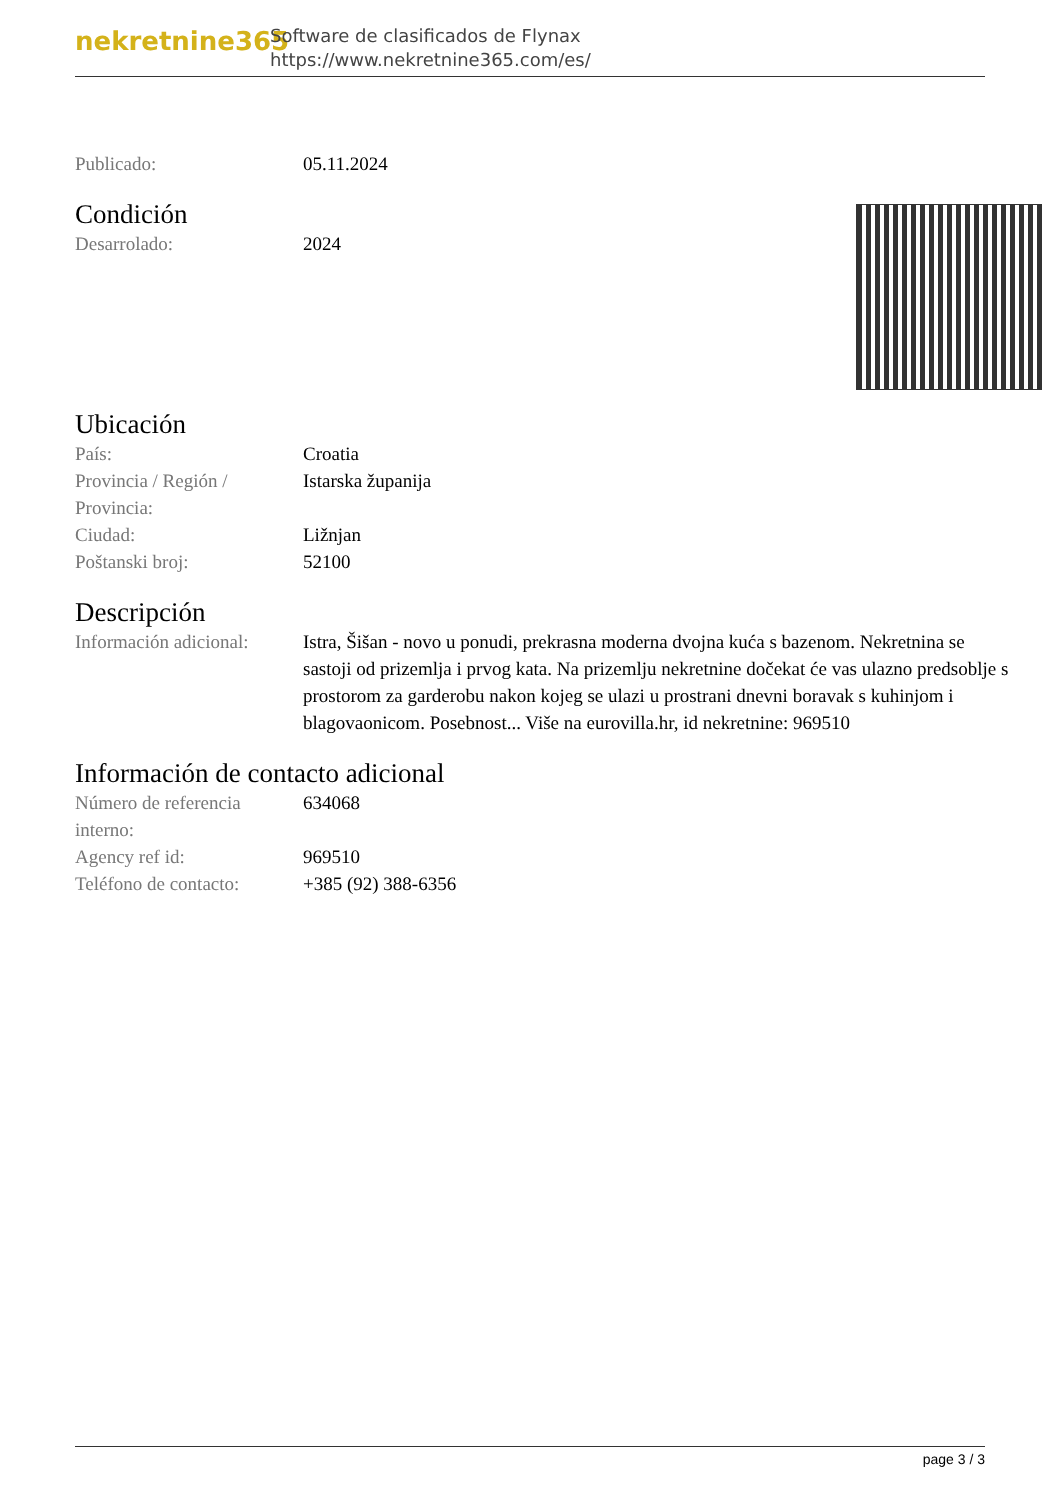nekretnine365
Software de clasificados de Flynax
https://www.nekretnine365.com/es/
| Publicado: | 05.11.2024 |
Condición
| Desarrolado: | 2024 |
Ubicación
| País: | Croatia |
| Provincia / Región / Provincia: | Istarska županija |
| Ciudad: | Ližnjan |
| Poštanski broj: | 52100 |
Descripción
| Información adicional: | Istra, Šišan - novo u ponudi, prekrasna moderna dvojna kuća s bazenom. Nekretnina se sastoji od prizemlja i prvog kata. Na prizemlju nekretnine dočekat će vas ulazno predsoblje s prostorom za garderobu nakon kojeg se ulazi u prostrani dnevni boravak s kuhinjom i blagovaonicom. Posebnost... Više na eurovilla.hr, id nekretnine: 969510 |
Información de contacto adicional
| Número de referencia interno: | 634068 |
| Agency ref id: | 969510 |
| Teléfono de contacto: | +385 (92) 388-6356 |
page 3 / 3